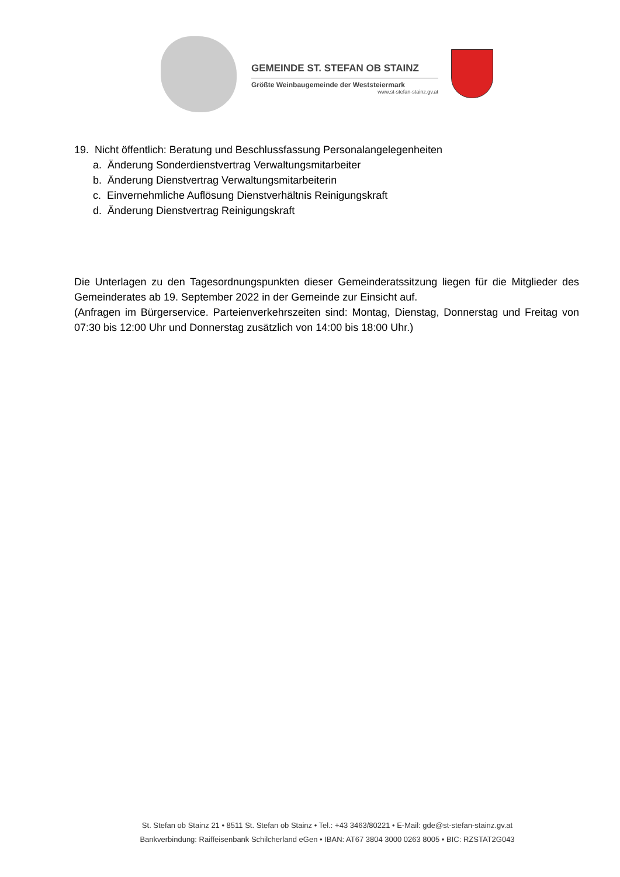GEMEINDE ST. STEFAN OB STAINZ
Größte Weinbaugemeinde der Weststeiermark
www.st-stefan-stainz.gv.at
19. Nicht öffentlich: Beratung und Beschlussfassung Personalangelegenheiten
a. Änderung Sonderdienstvertrag Verwaltungsmitarbeiter
b. Änderung Dienstvertrag Verwaltungsmitarbeiterin
c. Einvernehmliche Auflösung Dienstverhältnis Reinigungskraft
d. Änderung Dienstvertrag Reinigungskraft
Die Unterlagen zu den Tagesordnungspunkten dieser Gemeinderatssitzung liegen für die Mitglieder des Gemeinderates ab 19. September 2022 in der Gemeinde zur Einsicht auf.
(Anfragen im Bürgerservice. Parteienverkehrszeiten sind: Montag, Dienstag, Donnerstag und Freitag von 07:30 bis 12:00 Uhr und Donnerstag zusätzlich von 14:00 bis 18:00 Uhr.)
St. Stefan ob Stainz 21 • 8511 St. Stefan ob Stainz • Tel.: +43 3463/80221 • E-Mail: gde@st-stefan-stainz.gv.at
Bankverbindung: Raiffeisenbank Schilcherland eGen • IBAN: AT67 3804 3000 0263 8005 • BIC: RZSTAT2G043